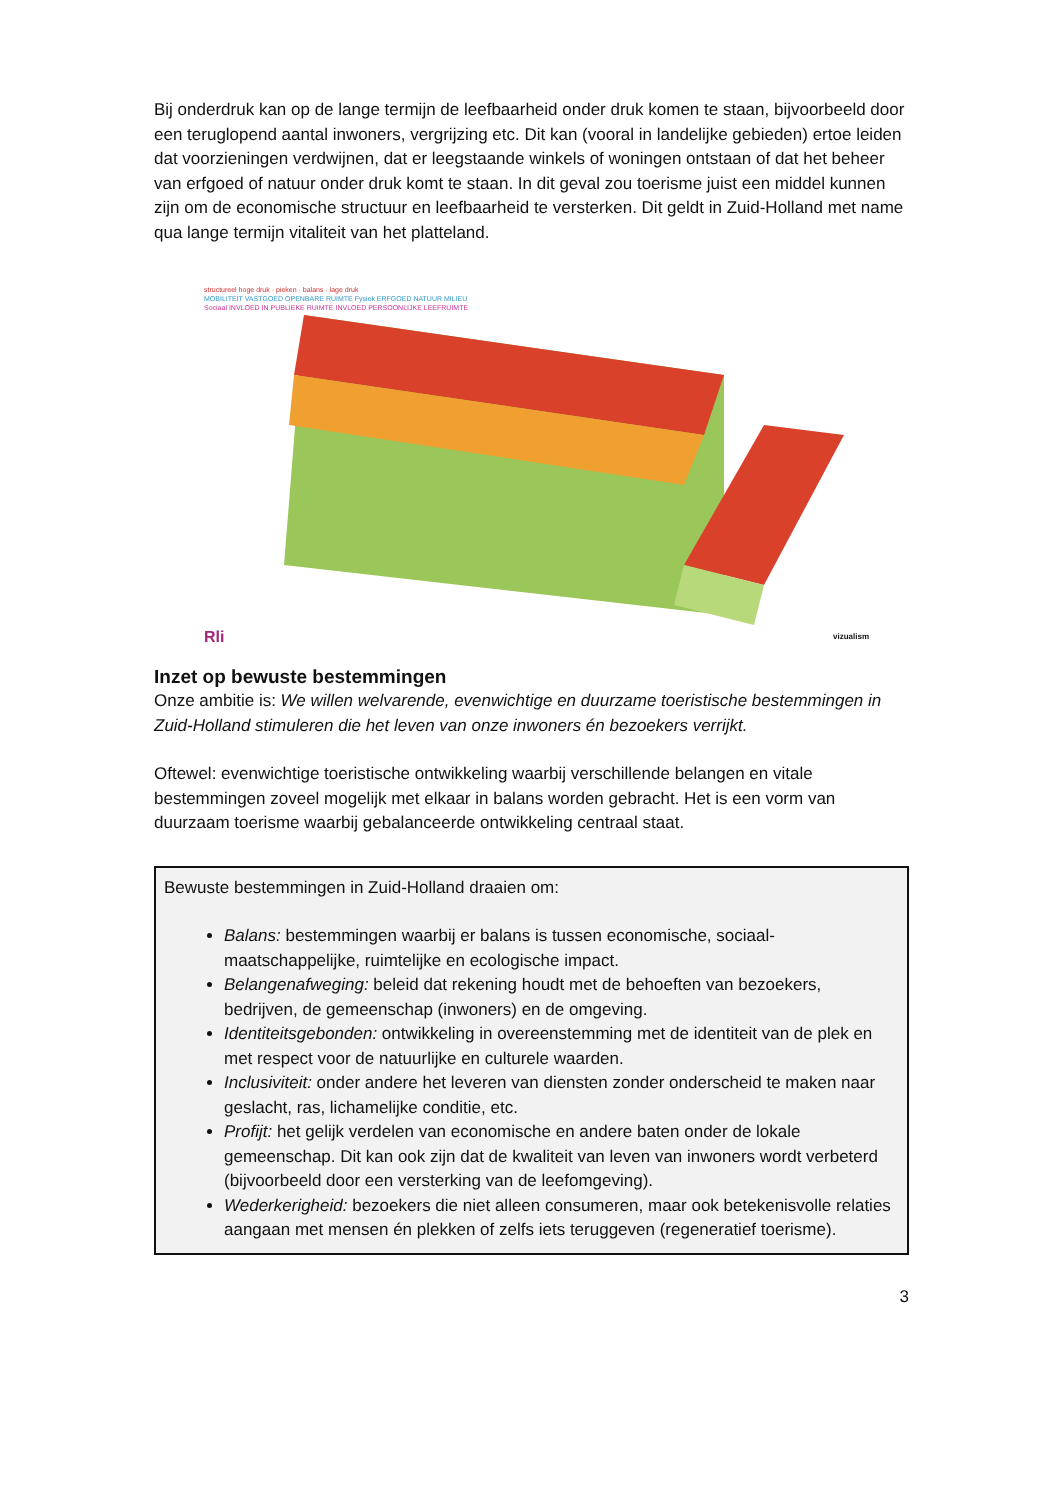Bij onderdruk kan op de lange termijn de leefbaarheid onder druk komen te staan, bijvoorbeeld door een teruglopend aantal inwoners, vergrijzing etc. Dit kan (vooral in landelijke gebieden) ertoe leiden dat voorzieningen verdwijnen, dat er leegstaande winkels of woningen ontstaan of dat het beheer van erfgoed of natuur onder druk komt te staan. In dit geval zou toerisme juist een middel kunnen zijn om de economische structuur en leefbaarheid te versterken. Dit geldt in Zuid-Holland met name qua lange termijn vitaliteit van het platteland.
structureel hoge druk · pieken · balans · lage druk
MOBILITEIT VASTGOED OPENBARE RUIMTE Fysiek ERFGOED NATUUR MILIEU
Sociaal INVLOED IN PUBLIEKE RUIMTE INVLOED PERSOONLIJKE LEEFRUIMTE
Rli vizualism
Inzet op bewuste bestemmingen
Onze ambitie is: We willen welvarende, evenwichtige en duurzame toeristische bestemmingen in Zuid-Holland stimuleren die het leven van onze inwoners én bezoekers verrijkt.
Oftewel: evenwichtige toeristische ontwikkeling waarbij verschillende belangen en vitale bestemmingen zoveel mogelijk met elkaar in balans worden gebracht. Het is een vorm van duurzaam toerisme waarbij gebalanceerde ontwikkeling centraal staat.
Bewuste bestemmingen in Zuid-Holland draaien om:
Balans: bestemmingen waarbij er balans is tussen economische, sociaal-maatschappelijke, ruimtelijke en ecologische impact.
Belangenafweging: beleid dat rekening houdt met de behoeften van bezoekers, bedrijven, de gemeenschap (inwoners) en de omgeving.
Identiteitsgebonden: ontwikkeling in overeenstemming met de identiteit van de plek en met respect voor de natuurlijke en culturele waarden.
Inclusiviteit: onder andere het leveren van diensten zonder onderscheid te maken naar geslacht, ras, lichamelijke conditie, etc.
Profijt: het gelijk verdelen van economische en andere baten onder de lokale gemeenschap. Dit kan ook zijn dat de kwaliteit van leven van inwoners wordt verbeterd (bijvoorbeeld door een versterking van de leefomgeving).
Wederkerigheid: bezoekers die niet alleen consumeren, maar ook betekenisvolle relaties aangaan met mensen én plekken of zelfs iets teruggeven (regeneratief toerisme).
3